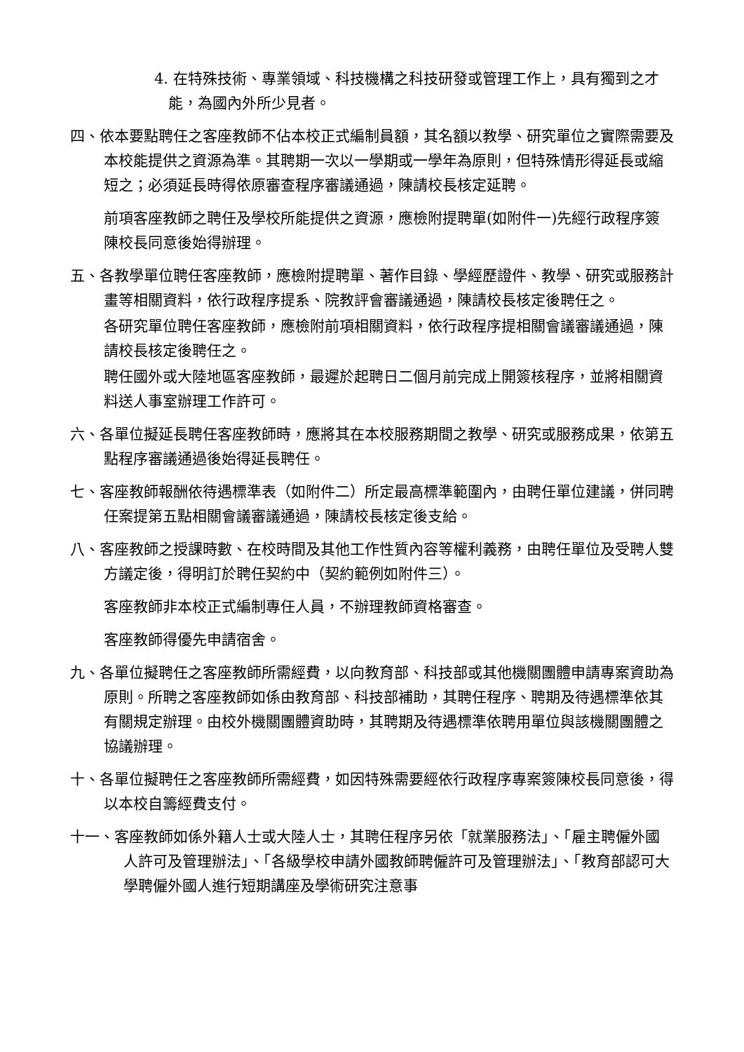4. 在特殊技術、專業領域、科技機構之科技研發或管理工作上，具有獨到之才能，為國內外所少見者。
四、依本要點聘任之客座教師不佔本校正式編制員額，其名額以教學、研究單位之實際需要及本校能提供之資源為準。其聘期一次以一學期或一學年為原則，但特殊情形得延長或縮短之；必須延長時得依原審查程序審議通過，陳請校長核定延聘。
前項客座教師之聘任及學校所能提供之資源，應檢附提聘單(如附件一)先經行政程序簽陳校長同意後始得辦理。
五、各教學單位聘任客座教師，應檢附提聘單、著作目錄、學經歷證件、教學、研究或服務計畫等相關資料，依行政程序提系、院教評會審議通過，陳請校長核定後聘任之。
各研究單位聘任客座教師，應檢附前項相關資料，依行政程序提相關會議審議通過，陳請校長核定後聘任之。
聘任國外或大陸地區客座教師，最遲於起聘日二個月前完成上開簽核程序，並將相關資料送人事室辦理工作許可。
六、各單位擬延長聘任客座教師時，應將其在本校服務期間之教學、研究或服務成果，依第五點程序審議通過後始得延長聘任。
七、客座教師報酬依待遇標準表（如附件二）所定最高標準範圍內，由聘任單位建議，併同聘任案提第五點相關會議審議通過，陳請校長核定後支給。
八、客座教師之授課時數、在校時間及其他工作性質內容等權利義務，由聘任單位及受聘人雙方議定後，得明訂於聘任契約中（契約範例如附件三）。
客座教師非本校正式編制專任人員，不辦理教師資格審查。
客座教師得優先申請宿舍。
九、各單位擬聘任之客座教師所需經費，以向教育部、科技部或其他機關團體申請專案資助為原則。所聘之客座教師如係由教育部、科技部補助，其聘任程序、聘期及待遇標準依其有關規定辦理。由校外機關團體資助時，其聘期及待遇標準依聘用單位與該機關團體之協議辦理。
十、各單位擬聘任之客座教師所需經費，如因特殊需要經依行政程序專案簽陳校長同意後，得以本校自籌經費支付。
十一、客座教師如係外籍人士或大陸人士，其聘任程序另依「就業服務法」、「雇主聘僱外國人許可及管理辦法」、「各級學校申請外國教師聘僱許可及管理辦法」、「教育部認可大學聘僱外國人進行短期講座及學術研究注意事